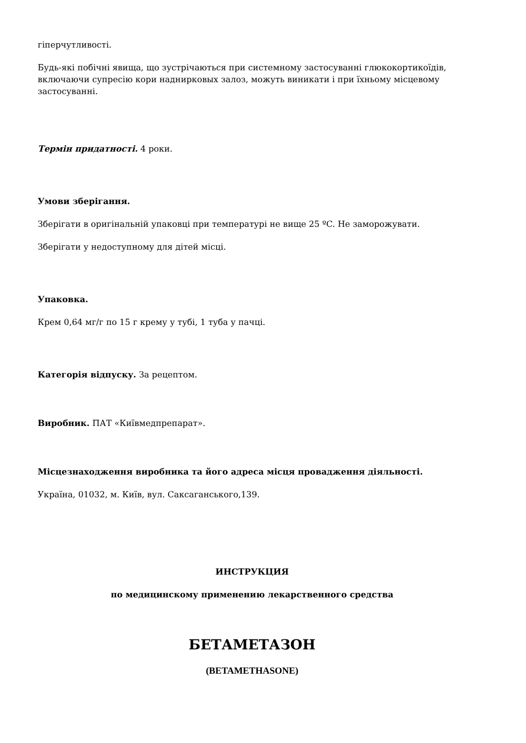гіперчутливості.
Будь-які побічні явища, що зустрічаються при системному застосуванні глюкокортикоїдів, включаючи супресію кори наднирковых залоз, можуть виникати і при їхньому місцевому застосуванні.
Термін придатності. 4 роки.
Умови зберігання.
Зберігати в оригінальній упаковці при температурі не вище 25 ºC. Не заморожувати.
Зберігати у недоступному для дітей місці.
Упаковка.
Крем 0,64 мг/г по 15 г крему у тубі, 1 туба у пачці.
Категорія відпуску. За рецептом.
Виробник. ПАТ «Київмедпрепарат».
Місцезнаходження виробника та його адреса місця провадження діяльності.
Україна, 01032, м. Київ, вул. Саксаганського,139.
ИНСТРУКЦИЯ
по медицинскому применению лекарственного средства
БЕТАМЕТАЗОН
(BETAMETHASONE)